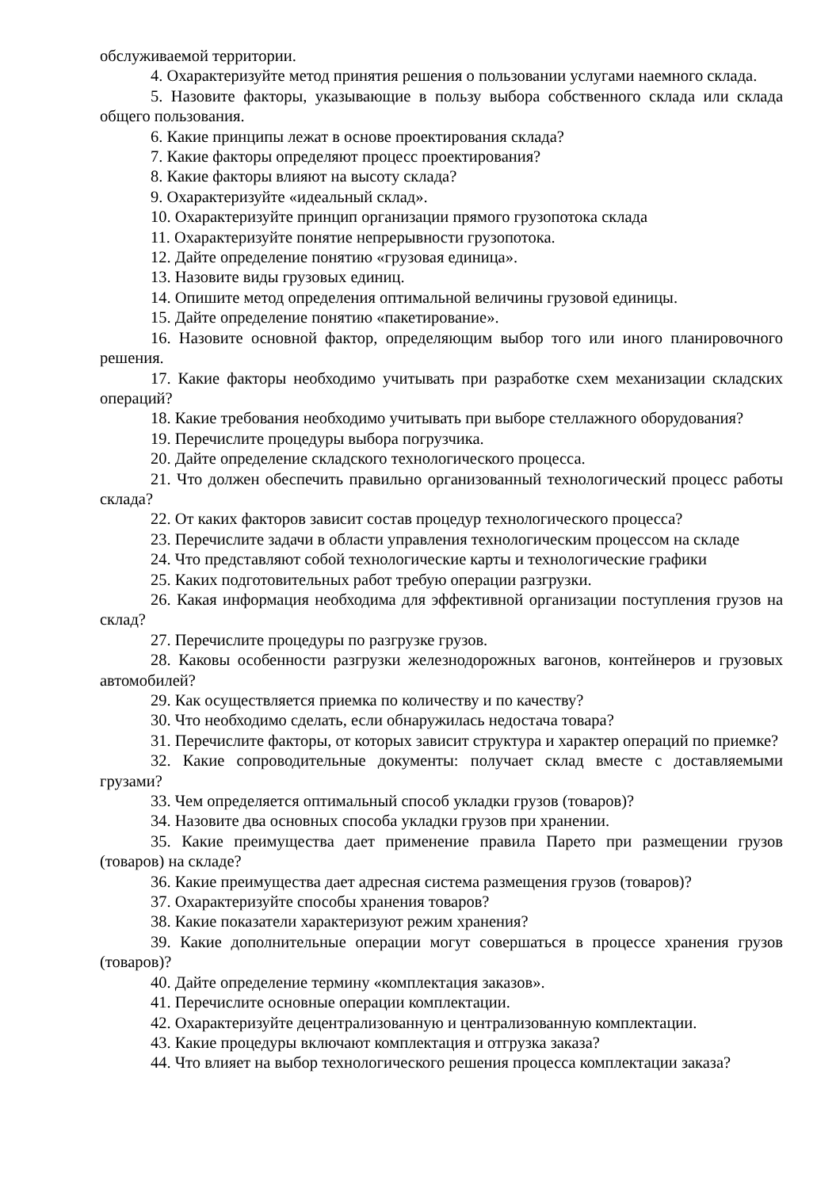обслуживаемой территории.
4. Охарактеризуйте метод принятия решения о пользовании услугами наемного склада.
5. Назовите факторы, указывающие в пользу выбора собственного склада или склада общего пользования.
6. Какие принципы лежат в основе проектирования склада?
7. Какие факторы определяют процесс проектирования?
8. Какие факторы влияют на высоту склада?
9. Охарактеризуйте «идеальный склад».
10. Охарактеризуйте принцип организации прямого грузопотока склада
11. Охарактеризуйте понятие непрерывности грузопотока.
12. Дайте определение понятию «грузовая единица».
13. Назовите виды грузовых единиц.
14. Опишите метод определения оптимальной величины грузовой единицы.
15. Дайте определение понятию «пакетирование».
16. Назовите основной фактор, определяющим выбор того или иного планировочного решения.
17. Какие факторы необходимо учитывать при разработке схем механизации складских операций?
18. Какие требования необходимо учитывать при выборе стеллажного оборудования?
19. Перечислите процедуры выбора погрузчика.
20. Дайте определение складского технологического процесса.
21. Что должен обеспечить правильно организованный технологический процесс работы склада?
22. От каких факторов зависит состав процедур технологического процесса?
23. Перечислите задачи в области управления технологическим процессом на складе
24. Что представляют собой технологические карты и технологические графики
25. Каких подготовительных работ требую операции разгрузки.
26. Какая информация необходима для эффективной организации поступления грузов на склад?
27. Перечислите процедуры по разгрузке грузов.
28. Каковы особенности разгрузки железнодорожных вагонов, контейнеров и грузовых автомобилей?
29. Как осуществляется приемка по количеству и по качеству?
30. Что необходимо сделать, если обнаружилась недостача товара?
31. Перечислите факторы, от которых зависит структура и характер операций по приемке?
32. Какие сопроводительные документы: получает склад вместе с доставляемыми грузами?
33. Чем определяется оптимальный способ укладки грузов (товаров)?
34. Назовите два основных способа укладки грузов при хранении.
35. Какие преимущества дает применение правила Парето при размещении грузов (товаров) на складе?
36. Какие преимущества дает адресная система размещения грузов (товаров)?
37. Охарактеризуйте способы хранения товаров?
38. Какие показатели характеризуют режим хранения?
39. Какие дополнительные операции могут совершаться в процессе хранения грузов (товаров)?
40. Дайте определение термину «комплектация заказов».
41. Перечислите основные операции комплектации.
42. Охарактеризуйте децентрализованную и централизованную комплектации.
43. Какие процедуры включают комплектация и отгрузка заказа?
44. Что влияет на выбор технологического решения процесса комплектации заказа?